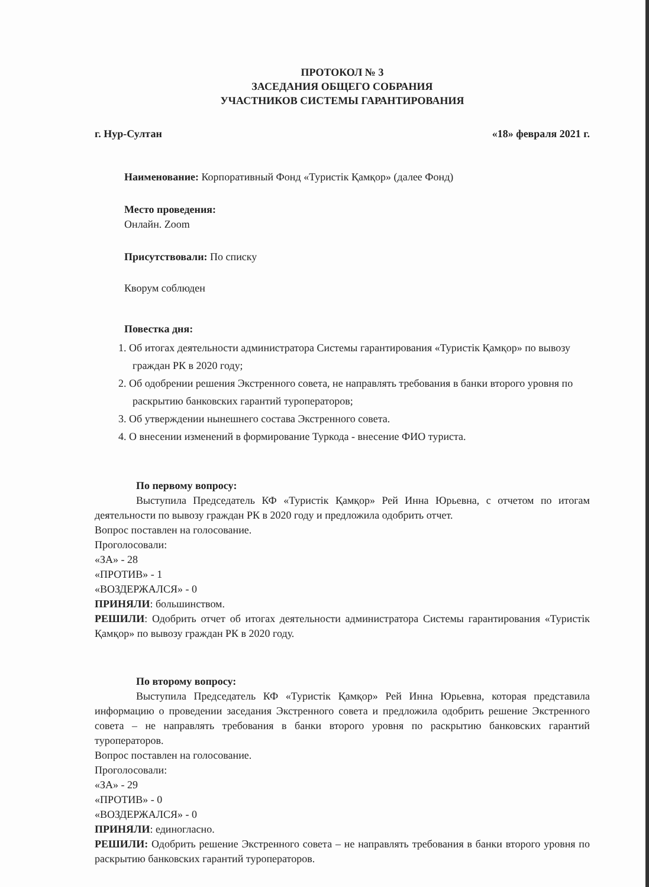ПРОТОКОЛ № 3
ЗАСЕДАНИЯ ОБЩЕГО СОБРАНИЯ
УЧАСТНИКОВ СИСТЕМЫ ГАРАНТИРОВАНИЯ
г. Нур-Султан «18» февраля 2021 г.
Наименование: Корпоративный Фонд «Туристік Қамқор» (далее Фонд)
Место проведения:
Онлайн. Zoom
Присутствовали: По списку
Кворум соблюден
Повестка дня:
1. Об итогах деятельности администратора Системы гарантирования «Туристік Қамқор» по вывозу граждан РК в 2020 году;
2. Об одобрении решения Экстренного совета, не направлять требования в банки второго уровня по раскрытию банковских гарантий туроператоров;
3. Об утверждении нынешнего состава Экстренного совета.
4. О внесении изменений в формирование Туркода - внесение ФИО туриста.
По первому вопросу:
Выступила Председатель КФ «Туристік Қамқор» Рей Инна Юрьевна, с отчетом по итогам деятельности по вывозу граждан РК в 2020 году и предложила одобрить отчет.
Вопрос поставлен на голосование.
Проголосовали:
«ЗА» - 28
«ПРОТИВ» - 1
«ВОЗДЕРЖАЛСЯ» - 0
ПРИНЯЛИ: большинством.
РЕШИЛИ: Одобрить отчет об итогах деятельности администратора Системы гарантирования «Туристік Қамқор» по вывозу граждан РК в 2020 году.
По второму вопросу:
Выступила Председатель КФ «Туристік Қамқор» Рей Инна Юрьевна, которая представила информацию о проведении заседания Экстренного совета и предложила одобрить решение Экстренного совета – не направлять требования в банки второго уровня по раскрытию банковских гарантий туроператоров.
Вопрос поставлен на голосование.
Проголосовали:
«ЗА» - 29
«ПРОТИВ» - 0
«ВОЗДЕРЖАЛСЯ» - 0
ПРИНЯЛИ: единогласно.
РЕШИЛИ: Одобрить решение Экстренного совета – не направлять требования в банки второго уровня по раскрытию банковских гарантий туроператоров.